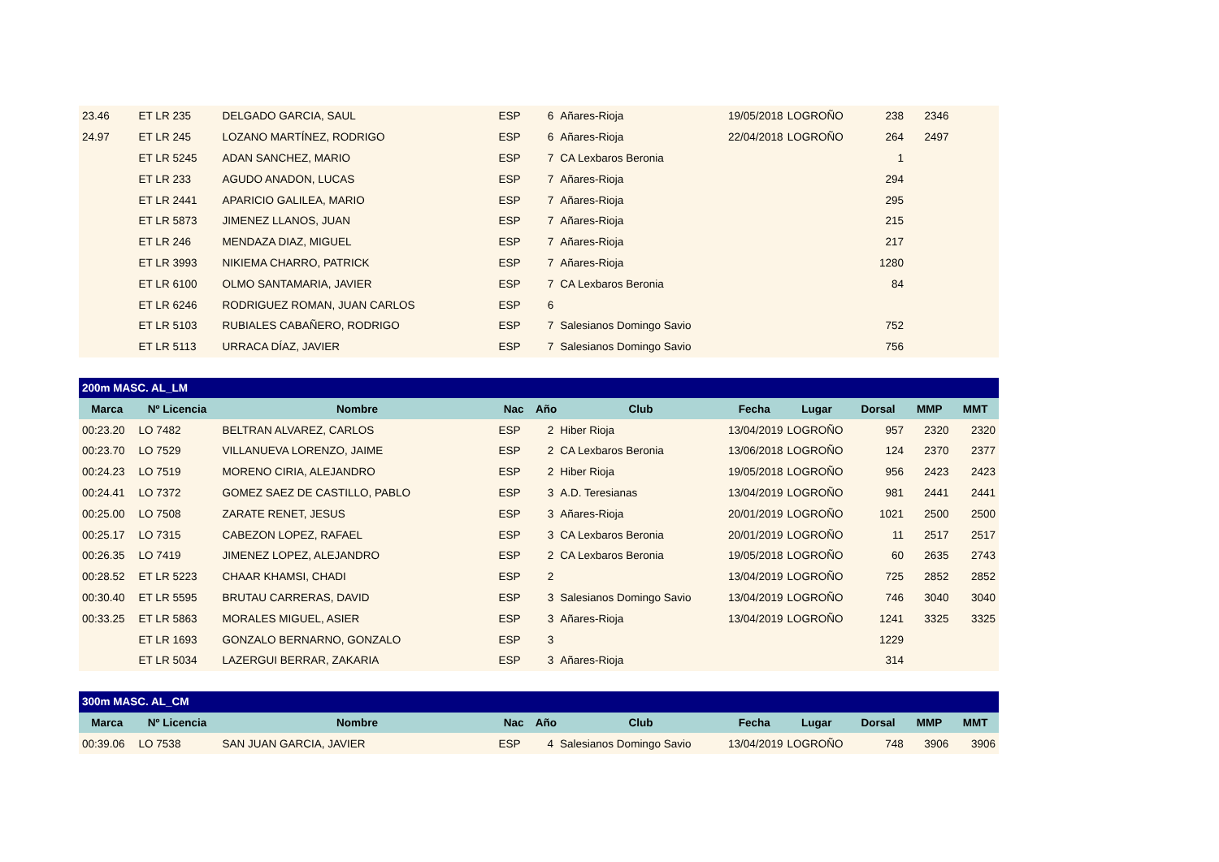| 23.46 | ET LR 235 | DELGADO GARCIA, SAUL | ESP | 6 | Añares-Rioja | 19/05/2018 | LOGROÑO | 238 | 2346 | |
| 24.97 | ET LR 245 | LOZANO MARTÍNEZ, RODRIGO | ESP | 6 | Añares-Rioja | 22/04/2018 | LOGROÑO | 264 | 2497 | |
| | ET LR 5245 | ADAN SANCHEZ, MARIO | ESP | 7 | CA Lexbaros Beronia | | | 1 | | |
| | ET LR 233 | AGUDO ANADON, LUCAS | ESP | 7 | Añares-Rioja | | | 294 | | |
| | ET LR 2441 | APARICIO GALILEA, MARIO | ESP | 7 | Añares-Rioja | | | 295 | | |
| | ET LR 5873 | JIMENEZ LLANOS, JUAN | ESP | 7 | Añares-Rioja | | | 215 | | |
| | ET LR 246 | MENDAZA DIAZ, MIGUEL | ESP | 7 | Añares-Rioja | | | 217 | | |
| | ET LR 3993 | NIKIEMA CHARRO, PATRICK | ESP | 7 | Añares-Rioja | | | 1280 | | |
| | ET LR 6100 | OLMO SANTAMARIA, JAVIER | ESP | 7 | CA Lexbaros Beronia | | | 84 | | |
| | ET LR 6246 | RODRIGUEZ ROMAN, JUAN CARLOS | ESP | 6 | | | | | | |
| | ET LR 5103 | RUBIALES CABAÑERO, RODRIGO | ESP | 7 | Salesianos Domingo Savio | | | 752 | | |
| | ET LR 5113 | URRACA DÍAZ, JAVIER | ESP | 7 | Salesianos Domingo Savio | | | 756 | | |
| 200m MASC. AL_LM | | | | | | | | | | |
| Marca | Nº Licencia | Nombre | Nac | Año | Club | Fecha | Lugar | Dorsal | MMP | MMT |
| 00:23.20 | LO 7482 | BELTRAN ALVAREZ, CARLOS | ESP | 2 | Hiber Rioja | 13/04/2019 | LOGROÑO | 957 | 2320 | 2320 |
| 00:23.70 | LO 7529 | VILLANUEVA LORENZO, JAIME | ESP | 2 | CA Lexbaros Beronia | 13/06/2018 | LOGROÑO | 124 | 2370 | 2377 |
| 00:24.23 | LO 7519 | MORENO CIRIA, ALEJANDRO | ESP | 2 | Hiber Rioja | 19/05/2018 | LOGROÑO | 956 | 2423 | 2423 |
| 00:24.41 | LO 7372 | GOMEZ SAEZ DE CASTILLO, PABLO | ESP | 3 | A.D. Teresianas | 13/04/2019 | LOGROÑO | 981 | 2441 | 2441 |
| 00:25.00 | LO 7508 | ZARATE RENET, JESUS | ESP | 3 | Añares-Rioja | 20/01/2019 | LOGROÑO | 1021 | 2500 | 2500 |
| 00:25.17 | LO 7315 | CABEZON LOPEZ, RAFAEL | ESP | 3 | CA Lexbaros Beronia | 20/01/2019 | LOGROÑO | 11 | 2517 | 2517 |
| 00:26.35 | LO 7419 | JIMENEZ LOPEZ, ALEJANDRO | ESP | 2 | CA Lexbaros Beronia | 19/05/2018 | LOGROÑO | 60 | 2635 | 2743 |
| 00:28.52 | ET LR 5223 | CHAAR KHAMSI, CHADI | ESP | 2 | | 13/04/2019 | LOGROÑO | 725 | 2852 | 2852 |
| 00:30.40 | ET LR 5595 | BRUTAU CARRERAS, DAVID | ESP | 3 | Salesianos Domingo Savio | 13/04/2019 | LOGROÑO | 746 | 3040 | 3040 |
| 00:33.25 | ET LR 5863 | MORALES MIGUEL, ASIER | ESP | 3 | Añares-Rioja | 13/04/2019 | LOGROÑO | 1241 | 3325 | 3325 |
| | ET LR 1693 | GONZALO BERNARNO, GONZALO | ESP | 3 | | | | 1229 | | |
| | ET LR 5034 | LAZERGUI BERRAR, ZAKARIA | ESP | 3 | Añares-Rioja | | | 314 | | |
| 300m MASC. AL_CM | | | | | | | | | | |
| Marca | Nº Licencia | Nombre | Nac | Año | Club | Fecha | Lugar | Dorsal | MMP | MMT |
| 00:39.06 | LO 7538 | SAN JUAN GARCIA, JAVIER | ESP | 4 | Salesianos Domingo Savio | 13/04/2019 | LOGROÑO | 748 | 3906 | 3906 |